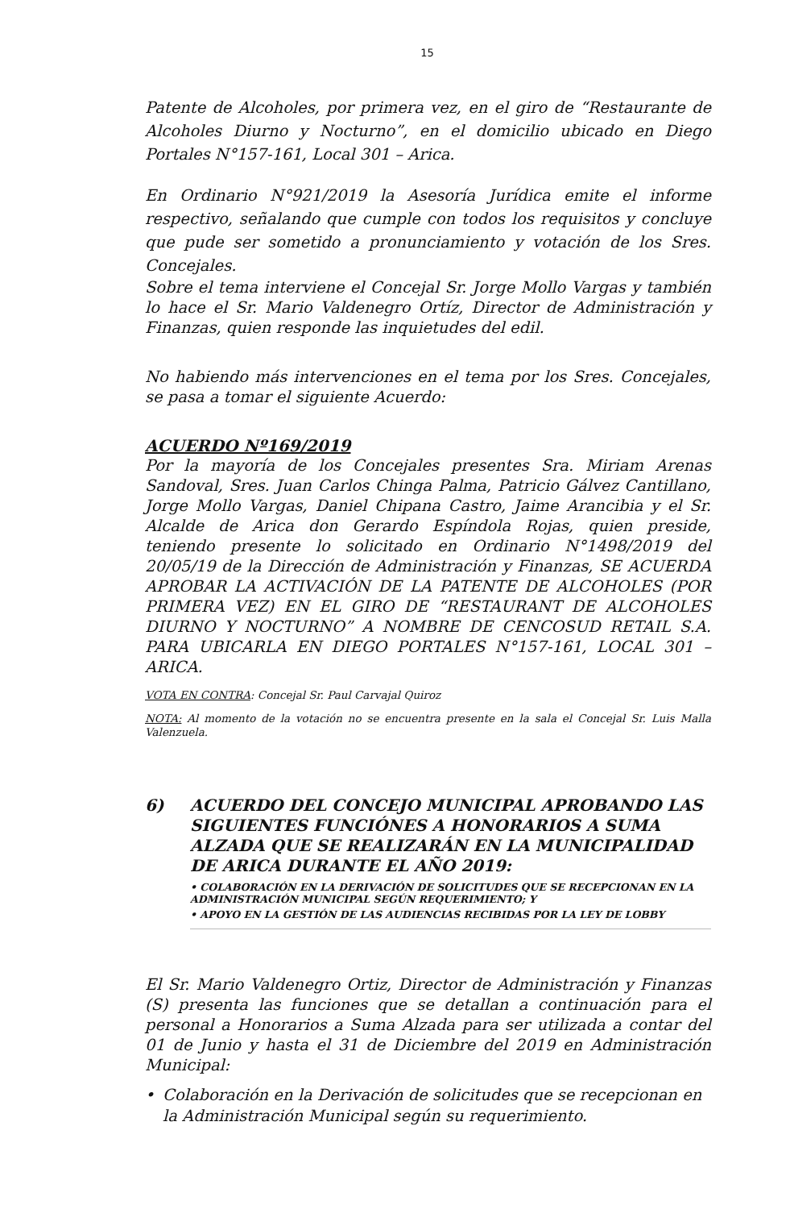15
Patente de Alcoholes, por primera vez, en el giro de “Restaurante de Alcoholes Diurno y Nocturno”, en el domicilio ubicado en Diego Portales N°157-161, Local 301 – Arica.
En Ordinario N°921/2019 la Asesoría Jurídica emite el informe respectivo, señalando que cumple con todos los requisitos y concluye que pude ser sometido a pronunciamiento y votación de los Sres. Concejales.
Sobre el tema interviene el Concejal Sr. Jorge Mollo Vargas y también lo hace el Sr. Mario Valdenegro Ortíz, Director de Administración y Finanzas, quien responde las inquietudes del edil.
No habiendo más intervenciones en el tema por los Sres. Concejales, se pasa a tomar el siguiente Acuerdo:
ACUERDO Nº169/2019
Por la mayoría de los Concejales presentes Sra. Miriam Arenas Sandoval, Sres. Juan Carlos Chinga Palma, Patricio Gálvez Cantillano, Jorge Mollo Vargas, Daniel Chipana Castro, Jaime Arancibia y el Sr. Alcalde de Arica don Gerardo Espíndola Rojas, quien preside, teniendo presente lo solicitado en Ordinario N°1498/2019 del 20/05/19 de la Dirección de Administración y Finanzas, SE ACUERDA APROBAR LA ACTIVACIÓN DE LA PATENTE DE ALCOHOLES (POR PRIMERA VEZ) EN EL GIRO DE “RESTAURANT DE ALCOHOLES DIURNO Y NOCTURNO” A NOMBRE DE CENCOSUD RETAIL S.A. PARA UBICARLA EN DIEGO PORTALES N°157-161, LOCAL 301 – ARICA.
VOTA EN CONTRA: Concejal Sr. Paul Carvajal Quiroz
NOTA: Al momento de la votación no se encuentra presente en la sala el Concejal Sr. Luis Malla Valenzuela.
6) ACUERDO DEL CONCEJO MUNICIPAL APROBANDO LAS SIGUIENTES FUNCIÓNES A HONORARIOS A SUMA ALZADA QUE SE REALIZARÁN EN LA MUNICIPALIDAD DE ARICA DURANTE EL AÑO 2019:
• COLABORACIÓN EN LA DERIVACIÓN DE SOLICITUDES QUE SE RECEPCIONAN EN LA ADMINISTRACIÓN MUNICIPAL SEGÚN REQUERIMIENTO; Y
• APOYO EN LA GESTIÓN DE LAS AUDIENCIAS RECIBIDAS POR LA LEY DE LOBBY
El Sr. Mario Valdenegro Ortiz, Director de Administración y Finanzas (S) presenta las funciones que se detallan a continuación para el personal a Honorarios a Suma Alzada para ser utilizada a contar del 01 de Junio y hasta el 31 de Diciembre del 2019 en Administración Municipal:
• Colaboración en la Derivación de solicitudes que se recepcionan en la Administración Municipal según su requerimiento.